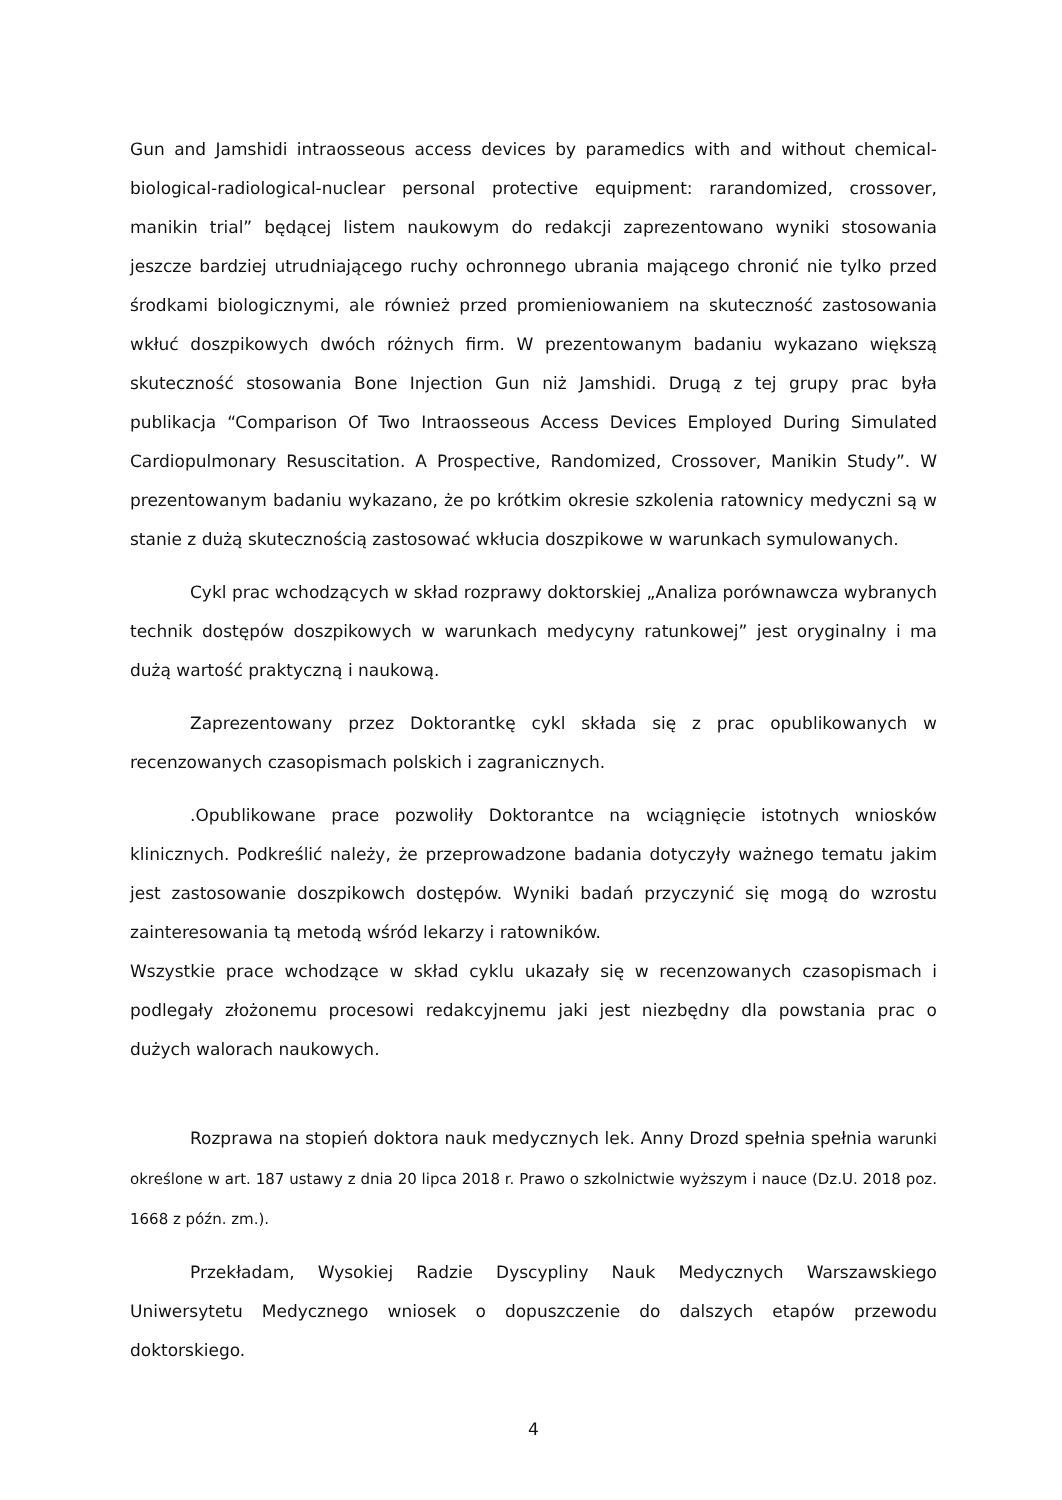Gun and Jamshidi intraosseous access devices by paramedics with and without chemical-biological-radiological-nuclear personal protective equipment: rarandomized, crossover, manikin trial” będącej listem naukowym do redakcji zaprezentowano wyniki stosowania jeszcze bardziej utrudniającego ruchy ochronnego ubrania mającego chronić nie tylko przed środkami biologicznymi, ale również przed promieniowaniem na skuteczność zastosowania wkłuć doszpikowych dwóch różnych firm. W prezentowanym badaniu wykazano większą skuteczność stosowania Bone Injection Gun niż Jamshidi. Drugą z tej grupy prac była publikacja “Comparison Of Two Intraosseous Access Devices Employed During Simulated Cardiopulmonary Resuscitation. A Prospective, Randomized, Crossover, Manikin Study”. W prezentowanym badaniu wykazano, że po krótkim okresie szkolenia ratownicy medyczni są w stanie z dużą skutecznością zastosować wkłucia doszpikowe w warunkach symulowanych.
Cykl prac wchodzących w skład rozprawy doktorskiej „Analiza porównawcza wybranych technik dostępów doszpikowych w warunkach medycyny ratunkowej” jest oryginalny i ma dużą wartość praktyczną i naukową.
Zaprezentowany przez Doktorantkę cykl składa się z prac opublikowanych w recenzowanych czasopismach polskich i zagranicznych.
.Opublikowane prace pozwoliły Doktorantce na wciągnięcie istotnych wniosków klinicznych. Podkreślić należy, że przeprowadzone badania dotyczyły ważnego tematu jakim jest zastosowanie doszpikowch dostępów. Wyniki badań przyczynić się mogą do wzrostu zainteresowania tą metodą wśród lekarzy i ratowników.
Wszystkie prace wchodzące w skład cyklu ukazały się w recenzowanych czasopismach i podlegały złożonemu procesowi redakcyjnemu jaki jest niezbędny dla powstania prac o dużych walorach naukowych.
Rozprawa na stopień doktora nauk medycznych lek. Anny Drozd spełnia spełnia warunki określone w art. 187 ustawy z dnia 20 lipca 2018 r. Prawo o szkolnictwie wyższym i nauce (Dz.U. 2018 poz. 1668 z późn. zm.).
Przekładam, Wysokiej Radzie Dyscypliny Nauk Medycznych Warszawskiego Uniwersytetu Medycznego wniosek o dopuszczenie do dalszych etapów przewodu doktorskiego.
4